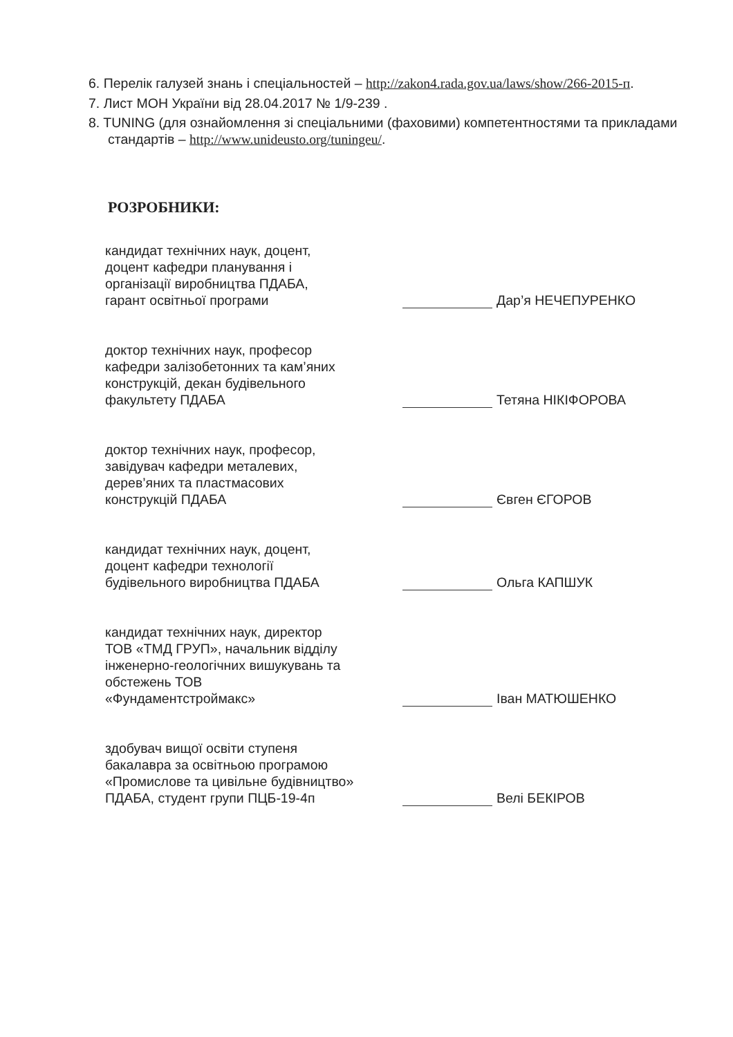6. Перелік галузей знань і спеціальностей – http://zakon4.rada.gov.ua/laws/show/266-2015-п.
7. Лист МОН України від 28.04.2017 № 1/9-239 .
8. TUNING (для ознайомлення зі спеціальними (фаховими) компетентностями та прикладами стандартів – http://www.unideusto.org/tuningeu/.
РОЗРОБНИКИ:
кандидат технічних наук, доцент,
доцент кафедри планування і
організації виробництва ПДАБА,
гарант освітньої програми
Дар’я НЕЧЕПУРЕНКО
доктор технічних наук, професор
кафедри залізобетонних та кам’яних
конструкцій, декан будівельного
факультету ПДАБА
Тетяна НІКІФОРОВА
доктор технічних наук, професор,
завідувач кафедри металевих,
дерев’яних та пластмасових
конструкцій ПДАБА
Євген ЄГОРОВ
кандидат технічних наук, доцент,
доцент кафедри технології
будівельного виробництва ПДАБА
Ольга КАПШУК
кандидат технічних наук, директор
ТОВ «ТМД ГРУП», начальник відділу
інженерно-геологічних вишукувань та
обстежень ТОВ
«Фундаментстроймакс»
Іван МАТЮШЕНКО
здобувач вищої освіти ступеня
бакалавра за освітньою програмою
«Промислове та цивільне будівництво»
ПДАБА, студент групи ПЦБ-19-4п
Велі БЕКІРОВ